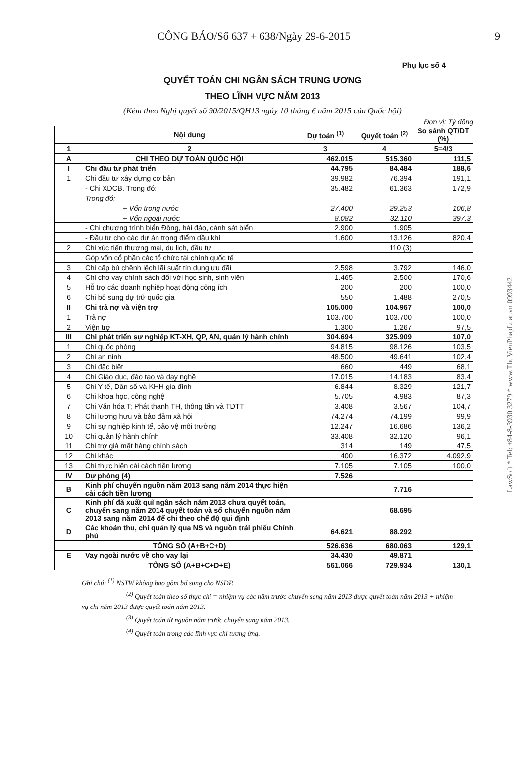CÔNG BÁO/Số 637 + 638/Ngày 29-6-2015 9
Phụ lục số 4
QUYẾT TOÁN CHI NGÂN SÁCH TRUNG ƯƠNG
THEO LĨNH VỰC NĂM 2013
(Kèm theo Nghị quyết số 90/2015/QH13 ngày 10 tháng 6 năm 2015 của Quốc hội)
Đơn vị: Tỷ đồng
| | Nội dung | Dự toán <sup>(1)</sup> | Quyết toán <sup>(2)</sup> | So sánh QT/DT (%) |
| --- | --- | --- | --- | --- |
| 1 | 2 | 3 | 4 | 5=4/3 |
| A | CHI THEO DỰ TOÁN QUỐC HỘI | 462.015 | 515.360 | 111,5 |
| I | Chi đầu tư phát triển | 44.795 | 84.484 | 188,6 |
| 1 | Chi đầu tư xây dựng cơ bản | 39.982 | 76.394 | 191,1 |
| | - Chi XDCB. Trong đó: | 35.482 | 61.363 | 172,9 |
| | Trong đó: | | | |
| | + Vốn trong nước | 27.400 | 29.253 | 106,8 |
| | + Vốn ngoài nước | 8.082 | 32.110 | 397,3 |
| | - Chi chương trình biển Đông, hải đảo, cảnh sát biển | 2.900 | 1.905 | |
| | - Đầu tư cho các dự án trọng điểm dầu khí | 1.600 | 13.126 | 820,4 |
| 2 | Chi xúc tiến thương mại, du lịch, đầu tư | | 110 (3) | |
| | Góp vốn cổ phần các tổ chức tài chính quốc tế | | | |
| 3 | Chi cấp bù chênh lệch lãi suất tín dụng ưu đãi | 2.598 | 3.792 | 146,0 |
| 4 | Chi cho vay chính sách đối với học sinh, sinh viên | 1.465 | 2.500 | 170,6 |
| 5 | Hỗ trợ các doanh nghiệp hoạt động công ích | 200 | 200 | 100,0 |
| 6 | Chi bổ sung dự trữ quốc gia | 550 | 1.488 | 270,5 |
| II | Chi trả nợ và viện trợ | 105.000 | 104.967 | 100,0 |
| 1 | Trả nợ | 103.700 | 103.700 | 100,0 |
| 2 | Viện trợ | 1.300 | 1.267 | 97,5 |
| III | Chi phát triển sự nghiệp KT-XH, QP, AN, quản lý hành chính | 304.694 | 325.909 | 107,0 |
| 1 | Chi quốc phòng | 94.815 | 98.126 | 103,5 |
| 2 | Chi an ninh | 48.500 | 49.641 | 102,4 |
| 3 | Chi đặc biệt | 660 | 449 | 68,1 |
| 4 | Chi Giáo dục, đào tạo và dạy nghề | 17.015 | 14.183 | 83,4 |
| 5 | Chi Y tế, Dân số và KHH gia đình | 6.844 | 8.329 | 121,7 |
| 6 | Chi khoa học, công nghệ | 5.705 | 4.983 | 87,3 |
| 7 | Chi Văn hóa T; Phát thanh TH, thông tấn và TDTT | 3.408 | 3.567 | 104,7 |
| 8 | Chi lương hưu và bảo đảm xã hội | 74.274 | 74.199 | 99,9 |
| 9 | Chi sự nghiệp kinh tế, bảo vệ môi trường | 12.247 | 16.686 | 136,2 |
| 10 | Chi quản lý hành chính | 33.408 | 32.120 | 96,1 |
| 11 | Chi trợ giá mặt hàng chính sách | 314 | 149 | 47,5 |
| 12 | Chi khác | 400 | 16.372 | 4.092,9 |
| 13 | Chi thực hiện cải cách tiền lương | 7.105 | 7.105 | 100,0 |
| IV | Dự phòng (4) | 7.526 | | |
| B | Kinh phí chuyển nguồn năm 2013 sang năm 2014 thực hiện cải cách tiền lương | | 7.716 | |
| C | Kinh phí đã xuất quĩ ngân sách năm 2013 chưa quyết toán, chuyển sang năm 2014 quyết toán và số chuyển nguồn năm 2013 sang năm 2014 để chi theo chế độ qui định | | 68.695 | |
| D | Các khoản thu, chi quản lý qua NS và nguồn trái phiếu Chính phủ | 64.621 | 88.292 | |
| | TỔNG SỐ (A+B+C+D) | 526.636 | 680.063 | 129,1 |
| E | Vay ngoài nước về cho vay lại | 34.430 | 49.871 | |
| | TỔNG SỐ (A+B+C+D+E) | 561.066 | 729.934 | 130,1 |
Ghi chú: <sup>(1)</sup> NSTW không bao gồm bổ sung cho NSĐP.
<sup>(2)</sup> Quyết toán theo số thực chi = nhiệm vụ các năm trước chuyển sang năm 2013 được quyết toán năm 2013 + nhiệm vụ chi năm 2013 được quyết toán năm 2013.
<sup>(3)</sup> Quyết toán từ nguồn năm trước chuyển sang năm 2013.
<sup>(4)</sup> Quyết toán trong các lĩnh vực chi tương ứng.
LawSoft * Tel: +84-8-3930 3279 * www.ThuVienPhapLuat.vn 0993442